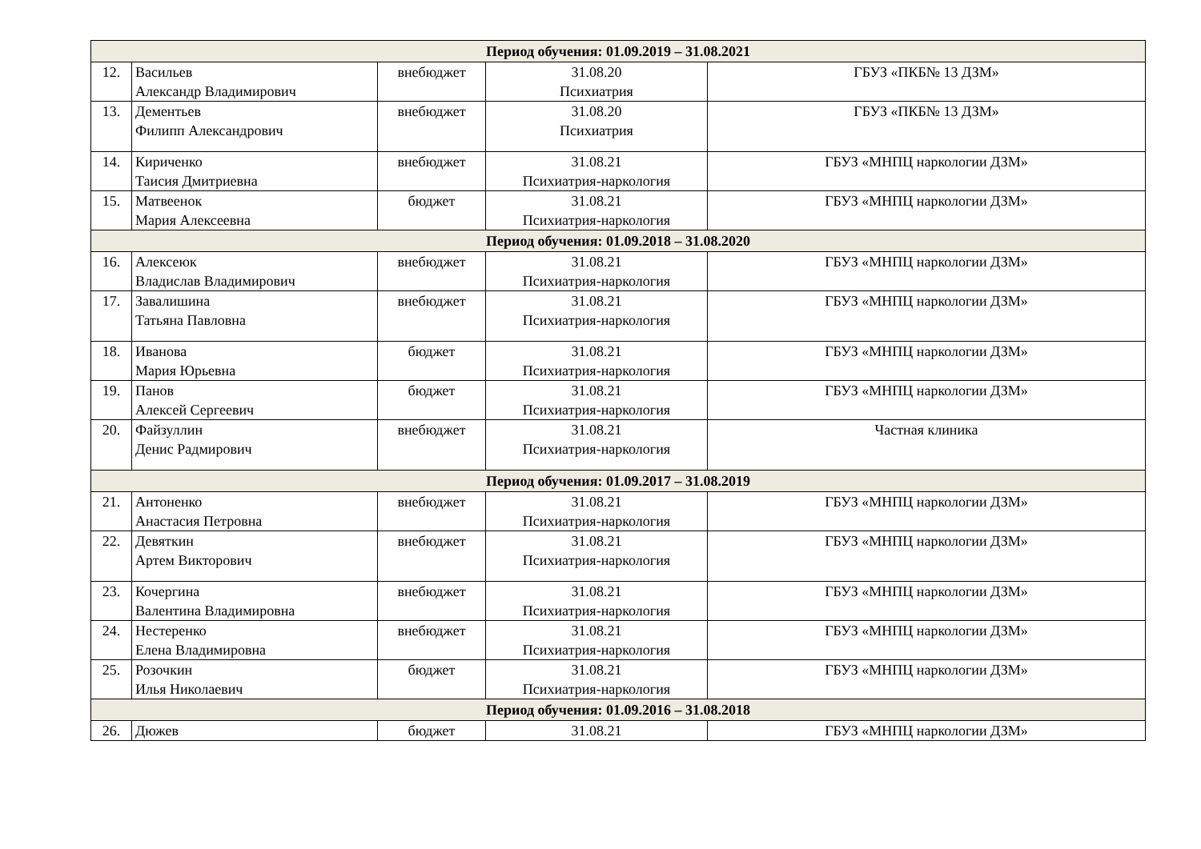| Период обучения: 01.09.2019 – 31.08.2021 | | | | |
| 12. | Васильев Александр Владимирович | внебюджет | 31.08.20 Психиатрия | ГБУЗ «ПКБ№ 13 ДЗМ» |
| 13. | Дементьев Филипп Александрович | внебюджет | 31.08.20 Психиатрия | ГБУЗ «ПКБ№ 13 ДЗМ» |
| 14. | Кириченко Таисия Дмитриевна | внебюджет | 31.08.21 Психиатрия-наркология | ГБУЗ «МНПЦ наркологии ДЗМ» |
| 15. | Матвеенок Мария Алексеевна | бюджет | 31.08.21 Психиатрия-наркология | ГБУЗ «МНПЦ наркологии ДЗМ» |
| Период обучения: 01.09.2018 – 31.08.2020 | | | | |
| 16. | Алексеюк Владислав Владимирович | внебюджет | 31.08.21 Психиатрия-наркология | ГБУЗ «МНПЦ наркологии ДЗМ» |
| 17. | Завалишина Татьяна Павловна | внебюджет | 31.08.21 Психиатрия-наркология | ГБУЗ «МНПЦ наркологии ДЗМ» |
| 18. | Иванова Мария Юрьевна | бюджет | 31.08.21 Психиатрия-наркология | ГБУЗ «МНПЦ наркологии ДЗМ» |
| 19. | Панов Алексей Сергеевич | бюджет | 31.08.21 Психиатрия-наркология | ГБУЗ «МНПЦ наркологии ДЗМ» |
| 20. | Файзуллин Денис Радмирович | внебюджет | 31.08.21 Психиатрия-наркология | Частная клиника |
| Период обучения: 01.09.2017 – 31.08.2019 | | | | |
| 21. | Антоненко Анастасия Петровна | внебюджет | 31.08.21 Психиатрия-наркология | ГБУЗ «МНПЦ наркологии ДЗМ» |
| 22. | Девяткин Артем Викторович | внебюджет | 31.08.21 Психиатрия-наркология | ГБУЗ «МНПЦ наркологии ДЗМ» |
| 23. | Кочергина Валентина Владимировна | внебюджет | 31.08.21 Психиатрия-наркология | ГБУЗ «МНПЦ наркологии ДЗМ» |
| 24. | Нестеренко Елена Владимировна | внебюджет | 31.08.21 Психиатрия-наркология | ГБУЗ «МНПЦ наркологии ДЗМ» |
| 25. | Розочкин Илья Николаевич | бюджет | 31.08.21 Психиатрия-наркология | ГБУЗ «МНПЦ наркологии ДЗМ» |
| Период обучения: 01.09.2016 – 31.08.2018 | | | | |
| 26. | Дюжев | бюджет | 31.08.21 | ГБУЗ «МНПЦ наркологии ДЗМ» |